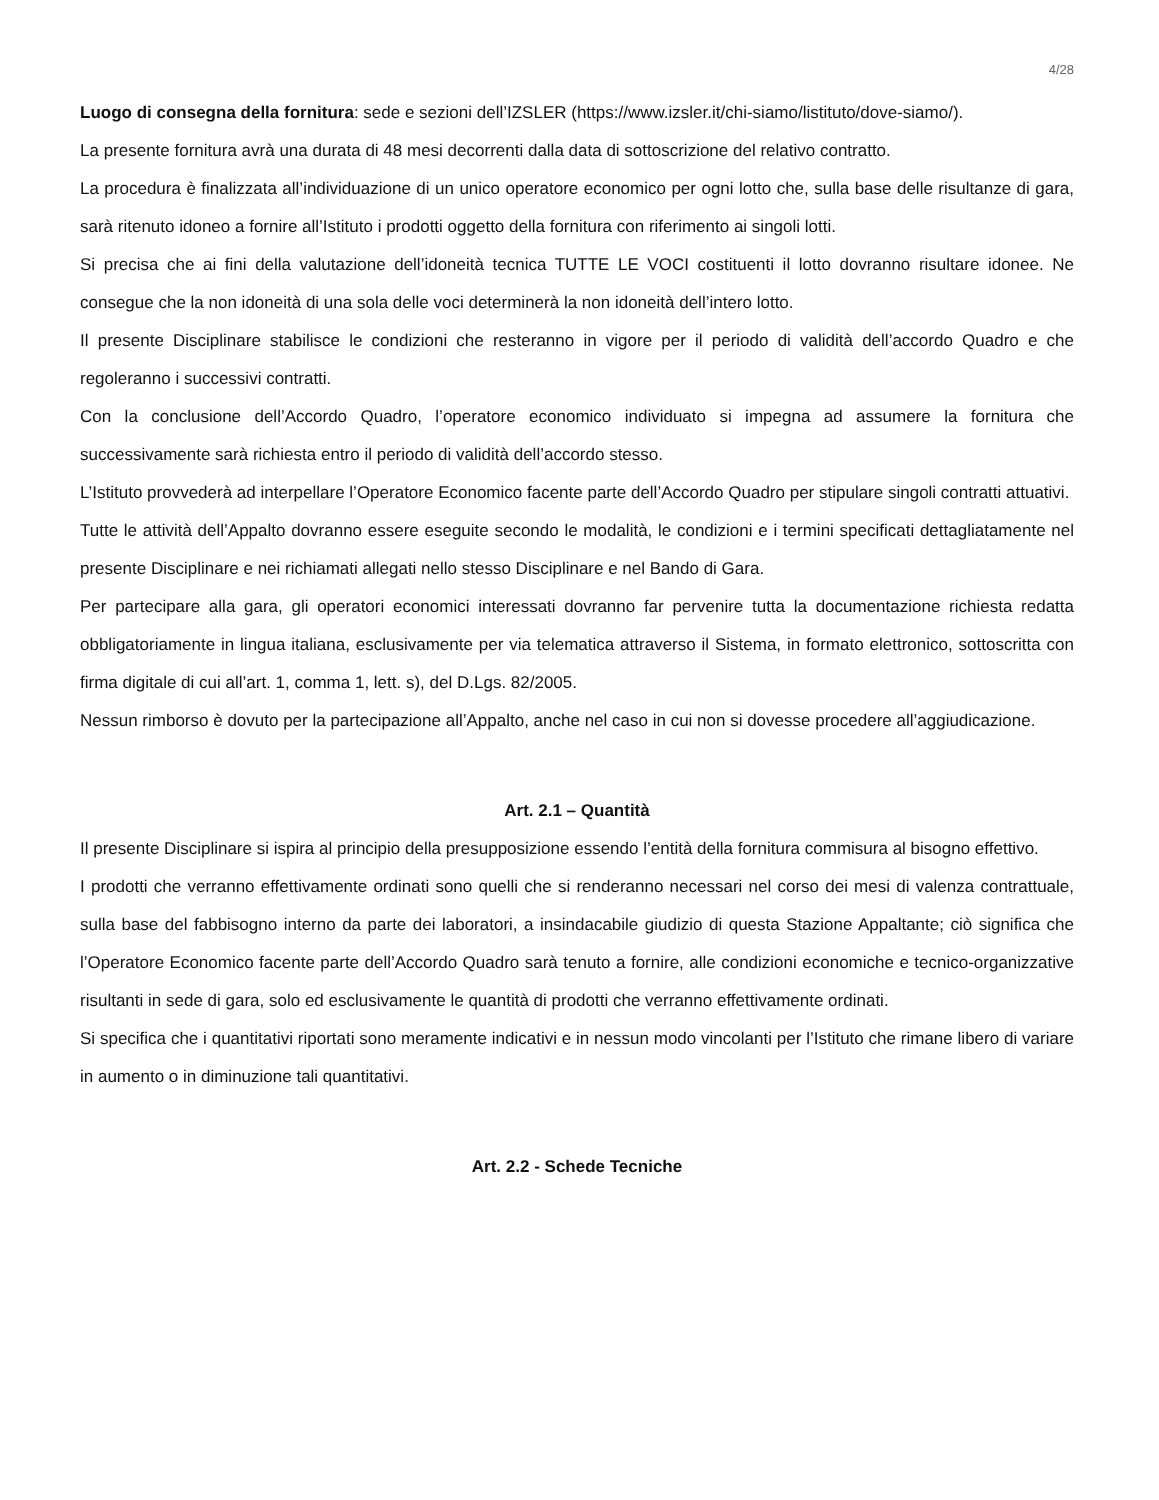4/28
Luogo di consegna della fornitura: sede e sezioni dell’IZSLER (https://www.izsler.it/chi-siamo/listituto/dove-siamo/).
La presente fornitura avrà una durata di 48 mesi decorrenti dalla data di sottoscrizione del relativo contratto.
La procedura è finalizzata all’individuazione di un unico operatore economico per ogni lotto che, sulla base delle risultanze di gara, sarà ritenuto idoneo a fornire all’Istituto i prodotti oggetto della fornitura con riferimento ai singoli lotti.
Si precisa che ai fini della valutazione dell’idoneità tecnica TUTTE LE VOCI costituenti il lotto dovranno risultare idonee. Ne consegue che la non idoneità di una sola delle voci determinerà la non idoneità dell’intero lotto.
Il presente Disciplinare stabilisce le condizioni che resteranno in vigore per il periodo di validità dell’accordo Quadro e che regoleranno i successivi contratti.
Con la conclusione dell’Accordo Quadro, l’operatore economico individuato si impegna ad assumere la fornitura che successivamente sarà richiesta entro il periodo di validità dell’accordo stesso.
L’Istituto provvederà ad interpellare l’Operatore Economico facente parte dell’Accordo Quadro per stipulare singoli contratti attuativi.
Tutte le attività dell’Appalto dovranno essere eseguite secondo le modalità, le condizioni e i termini specificati dettagliatamente nel presente Disciplinare e nei richiamati allegati nello stesso Disciplinare e nel Bando di Gara.
Per partecipare alla gara, gli operatori economici interessati dovranno far pervenire tutta la documentazione richiesta redatta obbligatoriamente in lingua italiana, esclusivamente per via telematica attraverso il Sistema, in formato elettronico, sottoscritta con firma digitale di cui all’art. 1, comma 1, lett. s), del D.Lgs. 82/2005.
Nessun rimborso è dovuto per la partecipazione all’Appalto, anche nel caso in cui non si dovesse procedere all’aggiudicazione.
Art. 2.1 – Quantità
Il presente Disciplinare si ispira al principio della presupposizione essendo l’entità della fornitura commisura al bisogno effettivo.
I prodotti che verranno effettivamente ordinati sono quelli che si renderanno necessari nel corso dei mesi di valenza contrattuale, sulla base del fabbisogno interno da parte dei laboratori, a insindacabile giudizio di questa Stazione Appaltante; ciò significa che l’Operatore Economico facente parte dell’Accordo Quadro sarà tenuto a fornire, alle condizioni economiche e tecnico-organizzative risultanti in sede di gara, solo ed esclusivamente le quantità di prodotti che verranno effettivamente ordinati.
Si specifica che i quantitativi riportati sono meramente indicativi e in nessun modo vincolanti per l’Istituto che rimane libero di variare in aumento o in diminuzione tali quantitativi.
Art. 2.2 - Schede Tecniche